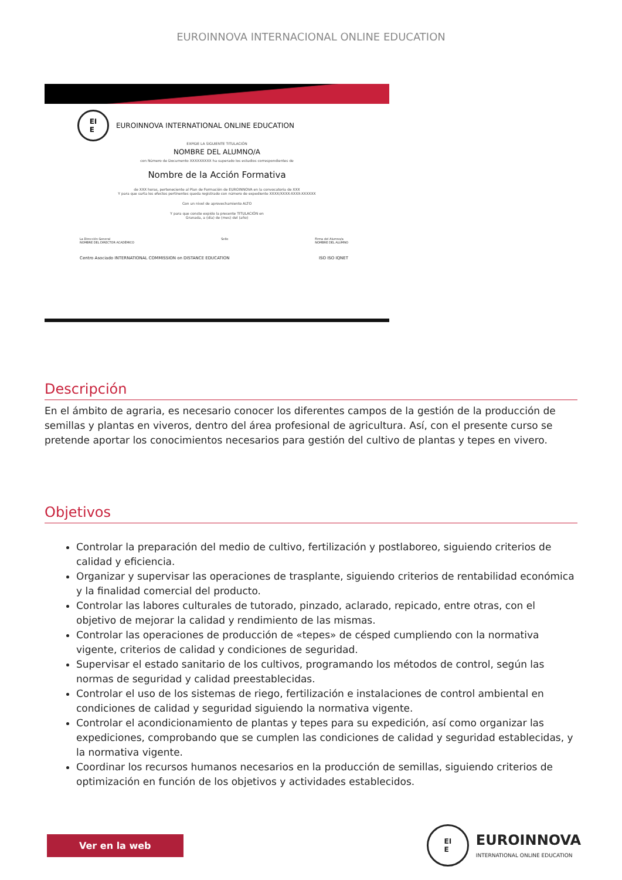EUROINNOVA INTERNACIONAL ONLINE EDUCATION
EI
E
EUROINNOVA INTERNATIONAL ONLINE EDUCATION
EXPIDE LA SIGUIENTE TITULACIÓN
NOMBRE DEL ALUMNO/A
con Número de Documento XXXXXXXXX ha superado los estudios correspondientes de
Nombre de la Acción Formativa
de XXX horas, perteneciente al Plan de Formación de EUROINNOVA en la convocatoria de XXX
Y para que surta los efectos pertinentes queda registrado con número de expediente XXXX/XXXX-XXXX-XXXXXX
Con un nivel de aprovechamiento ALTO
Y para que conste expido la presente TITULACIÓN en
Granada, a (día) de (mes) del (año)
La Dirección General
NOMBRE DEL DIRECTOR ACADÉMICO
Sello Firma del Alumno/a
NOMBRE DEL ALUMNO
Centro Asociado INTERNATIONAL COMMISSION on DISTANCE EDUCATION
ISO ISO IQNET
Descripción
En el ámbito de agraria, es necesario conocer los diferentes campos de la gestión de la producción de semillas y plantas en viveros, dentro del área profesional de agricultura. Así, con el presente curso se pretende aportar los conocimientos necesarios para gestión del cultivo de plantas y tepes en vivero.
Objetivos
Controlar la preparación del medio de cultivo, fertilización y postlaboreo, siguiendo criterios de calidad y eficiencia.
Organizar y supervisar las operaciones de trasplante, siguiendo criterios de rentabilidad económica y la finalidad comercial del producto.
Controlar las labores culturales de tutorado, pinzado, aclarado, repicado, entre otras, con el objetivo de mejorar la calidad y rendimiento de las mismas.
Controlar las operaciones de producción de «tepes» de césped cumpliendo con la normativa vigente, criterios de calidad y condiciones de seguridad.
Supervisar el estado sanitario de los cultivos, programando los métodos de control, según las normas de seguridad y calidad preestablecidas.
Controlar el uso de los sistemas de riego, fertilización e instalaciones de control ambiental en condiciones de calidad y seguridad siguiendo la normativa vigente.
Controlar el acondicionamiento de plantas y tepes para su expedición, así como organizar las expediciones, comprobando que se cumplen las condiciones de calidad y seguridad establecidas, y la normativa vigente.
Coordinar los recursos humanos necesarios en la producción de semillas, siguiendo criterios de optimización en función de los objetivos y actividades establecidos.
Ver en la web
EI
E
EUROINNOVA
INTERNATIONAL ONLINE EDUCATION